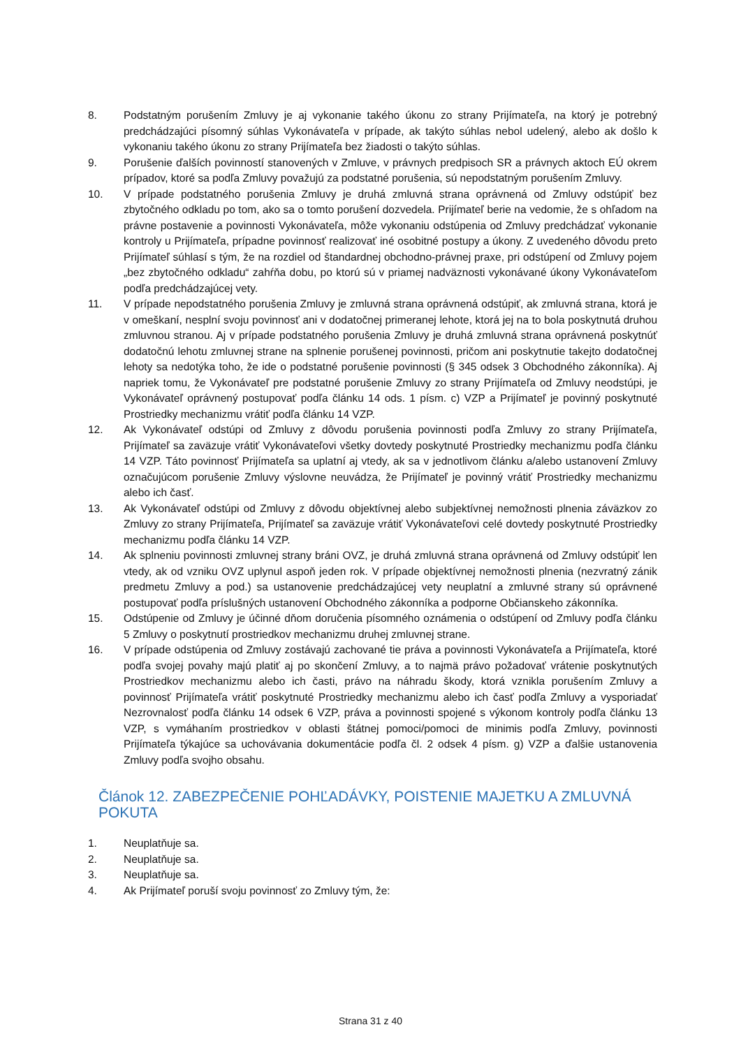8. Podstatným porušením Zmluvy je aj vykonanie takého úkonu zo strany Prijímateľa, na ktorý je potrebný predchádzajúci písomný súhlas Vykonávateľa v prípade, ak takýto súhlas nebol udelený, alebo ak došlo k vykonaniu takého úkonu zo strany Prijímateľa bez žiadosti o takýto súhlas.
9. Porušenie ďalších povinností stanovených v Zmluve, v právnych predpisoch SR a právnych aktoch EÚ okrem prípadov, ktoré sa podľa Zmluvy považujú za podstatné porušenia, sú nepodstatným porušením Zmluvy.
10. V prípade podstatného porušenia Zmluvy je druhá zmluvná strana oprávnená od Zmluvy odstúpiť bez zbytočného odkladu po tom, ako sa o tomto porušení dozvedela. Prijímateľ berie na vedomie, že s ohľadom na právne postavenie a povinnosti Vykonávateľa, môže vykonaniu odstúpenia od Zmluvy predchádzať vykonanie kontroly u Prijímateľa, prípadne povinnosť realizovať iné osobitné postupy a úkony. Z uvedeného dôvodu preto Prijímateľ súhlasí s tým, že na rozdiel od štandardnej obchodno-právnej praxe, pri odstúpení od Zmluvy pojem „bez zbytočného odkladu“ zahŕňa dobu, po ktorú sú v priamej nadväznosti vykonávané úkony Vykonávateľom podľa predchádzajúcej vety.
11. V prípade nepodstatného porušenia Zmluvy je zmluvná strana oprávnená odstúpiť, ak zmluvná strana, ktorá je v omeškaní, nesplní svoju povinnosť ani v dodatočnej primeranej lehote, ktorá jej na to bola poskytnutá druhou zmluvnou stranou. Aj v prípade podstatného porušenia Zmluvy je druhá zmluvná strana oprávnená poskytnúť dodatočnú lehotu zmluvnej strane na splnenie porušenej povinnosti, pričom ani poskytnutie takejto dodatočnej lehoty sa nedotýka toho, že ide o podstatné porušenie povinnosti (§ 345 odsek 3 Obchodného zákonníka). Aj napriek tomu, že Vykonávateľ pre podstatné porušenie Zmluvy zo strany Prijímateľa od Zmluvy neodstúpi, je Vykonávateľ oprávnený postupovať podľa článku 14 ods. 1 písm. c) VZP a Prijímateľ je povinný poskytnuté Prostriedky mechanizmu vrátiť podľa článku 14 VZP.
12. Ak Vykonávateľ odstúpi od Zmluvy z dôvodu porušenia povinnosti podľa Zmluvy zo strany Prijímateľa, Prijímateľ sa zaväzuje vrátiť Vykonávateľovi všetky dovtedy poskytnuté Prostriedky mechanizmu podľa článku 14 VZP. Táto povinnosť Prijímateľa sa uplatní aj vtedy, ak sa v jednotlivom článku a/alebo ustanovení Zmluvy označujúcom porušenie Zmluvy výslovne neuvádza, že Prijímateľ je povinný vrátiť Prostriedky mechanizmu alebo ich časť.
13. Ak Vykonávateľ odstúpi od Zmluvy z dôvodu objektívnej alebo subjektívnej nemožnosti plnenia záväzkov zo Zmluvy zo strany Prijímateľa, Prijímateľ sa zaväzuje vrátiť Vykonávateľovi celé dovtedy poskytnuté Prostriedky mechanizmu podľa článku 14 VZP.
14. Ak splneniu povinnosti zmluvnej strany bráni OVZ, je druhá zmluvná strana oprávnená od Zmluvy odstúpiť len vtedy, ak od vzniku OVZ uplynul aspoň jeden rok. V prípade objektívnej nemožnosti plnenia (nezvratný zánik predmetu Zmluvy a pod.) sa ustanovenie predchádzajúcej vety neuplatní a zmluvné strany sú oprávnené postupovať podľa príslušných ustanovení Obchodného zákonníka a podporne Občianskeho zákonníka.
15. Odstúpenie od Zmluvy je účinné dňom doručenia písomného oznámenia o odstúpení od Zmluvy podľa článku 5 Zmluvy o poskytnutí prostriedkov mechanizmu druhej zmluvnej strane.
16. V prípade odstúpenia od Zmluvy zostávajú zachované tie práva a povinnosti Vykonávateľa a Prijímateľa, ktoré podľa svojej povahy majú platiť aj po skončení Zmluvy, a to najmä právo požadovať vrátenie poskytnutých Prostriedkov mechanizmu alebo ich časti, právo na náhradu škody, ktorá vznikla porušením Zmluvy a povinnosť Prijímateľa vrátiť poskytnuté Prostriedky mechanizmu alebo ich časť podľa Zmluvy a vysporiadať Nezrovnalosť podľa článku 14 odsek 6 VZP, práva a povinnosti spojené s výkonom kontroly podľa článku 13 VZP, s vymáhaním prostriedkov v oblasti štátnej pomoci/pomoci de minimis podľa Zmluvy, povinnosti Prijímateľa týkajúce sa uchovávania dokumentácie podľa čl. 2 odsek 4 písm. g) VZP a ďalšie ustanovenia Zmluvy podľa svojho obsahu.
Článok 12. ZABEZPEČENIE POHĽADÁVKY, POISTENIE MAJETKU A ZMLUVNÁ POKUTA
1. Neuplatňuje sa.
2. Neuplatňuje sa.
3. Neuplatňuje sa.
4. Ak Prijímateľ poruší svoju povinnosť zo Zmluvy tým, že:
Strana 31 z 40